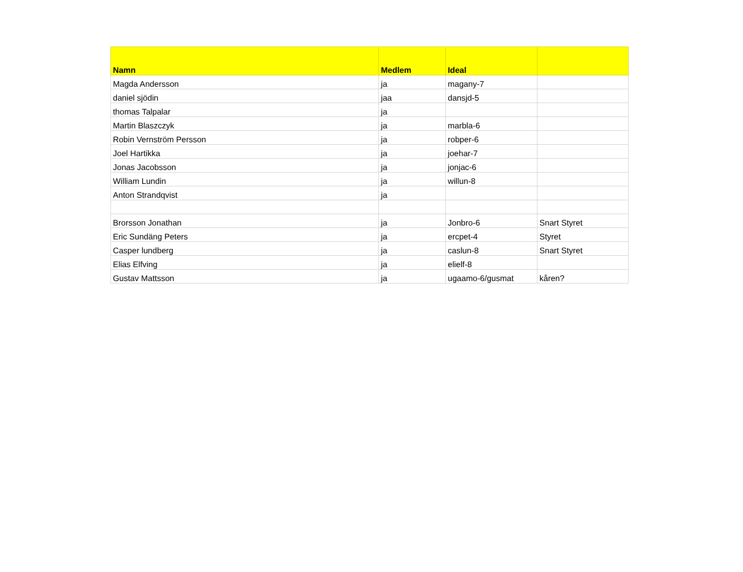| Namn | Medlem | Ideal | |
| --- | --- | --- | --- |
| Magda Andersson | ja | magany-7 | |
| daniel sjödin | jaa | dansjd-5 | |
| thomas Talpalar | ja | | |
| Martin Blaszczyk | ja | marbla-6 | |
| Robin Vernström Persson | ja | robper-6 | |
| Joel Hartikka | ja | joehar-7 | |
| Jonas Jacobsson | ja | jonjac-6 | |
| William Lundin | ja | willun-8 | |
| Anton Strandqvist | ja | | |
| Brorsson Jonathan | ja | Jonbro-6 | Snart Styret |
| Eric Sundäng Peters | ja | ercpet-4 | Styret |
| Casper lundberg | ja | caslun-8 | Snart Styret |
| Elias Elfving | ja | elielf-8 | |
| Gustav Mattsson | ja | ugaamo-6/gusmat | kåren? |